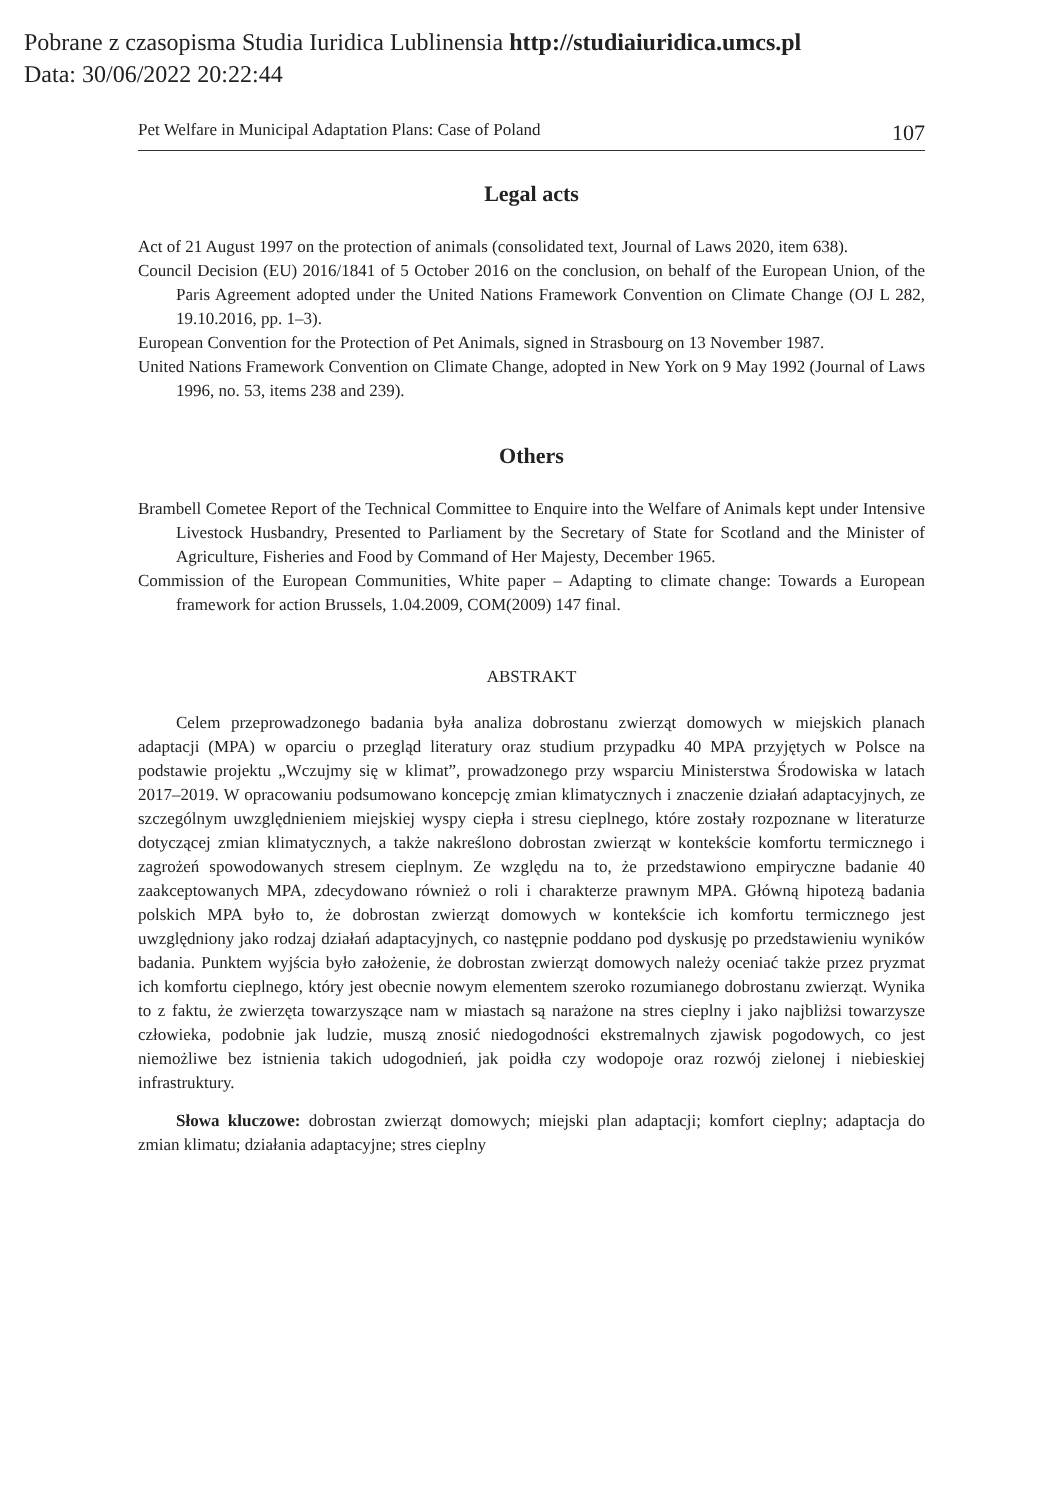Pobrane z czasopisma Studia Iuridica Lublinensia http://studiaiuridica.umcs.pl
Data: 30/06/2022 20:22:44
Pet Welfare in Municipal Adaptation Plans: Case of Poland 107
Legal acts
Act of 21 August 1997 on the protection of animals (consolidated text, Journal of Laws 2020, item 638).
Council Decision (EU) 2016/1841 of 5 October 2016 on the conclusion, on behalf of the European Union, of the Paris Agreement adopted under the United Nations Framework Convention on Climate Change (OJ L 282, 19.10.2016, pp. 1–3).
European Convention for the Protection of Pet Animals, signed in Strasbourg on 13 November 1987.
United Nations Framework Convention on Climate Change, adopted in New York on 9 May 1992 (Journal of Laws 1996, no. 53, items 238 and 239).
Others
Brambell Cometee Report of the Technical Committee to Enquire into the Welfare of Animals kept under Intensive Livestock Husbandry, Presented to Parliament by the Secretary of State for Scotland and the Minister of Agriculture, Fisheries and Food by Command of Her Majesty, December 1965.
Commission of the European Communities, White paper – Adapting to climate change: Towards a European framework for action Brussels, 1.04.2009, COM(2009) 147 final.
ABSTRAKT
Celem przeprowadzonego badania była analiza dobrostanu zwierząt domowych w miejskich planach adaptacji (MPA) w oparciu o przegląd literatury oraz studium przypadku 40 MPA przyjętych w Polsce na podstawie projektu „Wczujmy się w klimat”, prowadzonego przy wsparciu Ministerstwa Środowiska w latach 2017–2019. W opracowaniu podsumowano koncepcję zmian klimatycznych i znaczenie działań adaptacyjnych, ze szczególnym uwzględnieniem miejskiej wyspy ciepła i stresu cieplnego, które zostały rozpoznane w literaturze dotyczącej zmian klimatycznych, a także nakreślono dobrostan zwierząt w kontekście komfortu termicznego i zagrożeń spowodowanych stresem cieplnym. Ze względu na to, że przedstawiono empiryczne badanie 40 zaakceptowanych MPA, zdecydowano również o roli i charakterze prawnym MPA. Główną hipotezą badania polskich MPA było to, że dobrostan zwierząt domowych w kontekście ich komfortu termicznego jest uwzględniony jako rodzaj działań adaptacyjnych, co następnie poddano pod dyskusję po przedstawieniu wyników badania. Punktem wyjścia było założenie, że dobrostan zwierząt domowych należy oceniać także przez pryzmat ich komfortu cieplnego, który jest obecnie nowym elementem szeroko rozumianego dobrostanu zwierząt. Wynika to z faktu, że zwierzęta towarzyszące nam w miastach są narażone na stres cieplny i jako najbliżsi towarzysze człowieka, podobnie jak ludzie, muszą znosić niedogodności ekstremalnych zjawisk pogodowych, co jest niemożliwe bez istnienia takich udogodnień, jak poidła czy wodopoje oraz rozwój zielonej i niebieskiej infrastruktury.
Słowa kluczowe: dobrostan zwierząt domowych; miejski plan adaptacji; komfort cieplny; adaptacja do zmian klimatu; działania adaptacyjne; stres cieplny